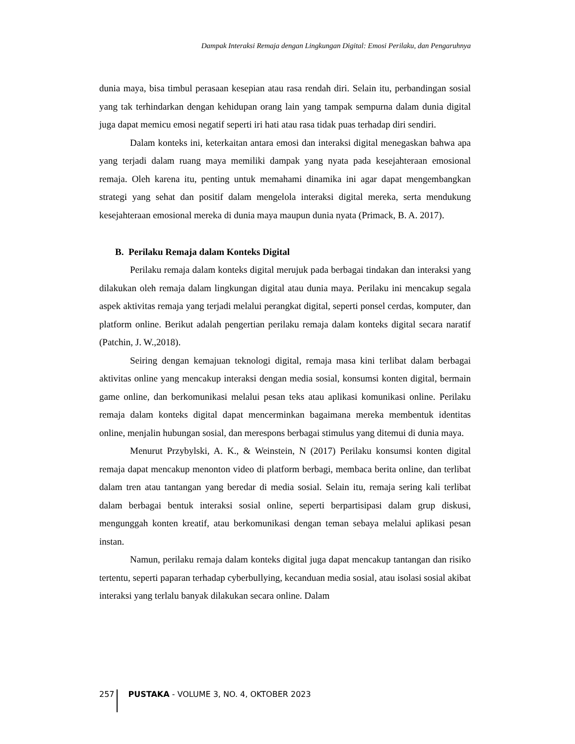Dampak Interaksi Remaja dengan Lingkungan Digital: Emosi Perilaku, dan Pengaruhnya
dunia maya, bisa timbul perasaan kesepian atau rasa rendah diri. Selain itu, perbandingan sosial yang tak terhindarkan dengan kehidupan orang lain yang tampak sempurna dalam dunia digital juga dapat memicu emosi negatif seperti iri hati atau rasa tidak puas terhadap diri sendiri.
Dalam konteks ini, keterkaitan antara emosi dan interaksi digital menegaskan bahwa apa yang terjadi dalam ruang maya memiliki dampak yang nyata pada kesejahteraan emosional remaja. Oleh karena itu, penting untuk memahami dinamika ini agar dapat mengembangkan strategi yang sehat dan positif dalam mengelola interaksi digital mereka, serta mendukung kesejahteraan emosional mereka di dunia maya maupun dunia nyata (Primack, B. A. 2017).
B. Perilaku Remaja dalam Konteks Digital
Perilaku remaja dalam konteks digital merujuk pada berbagai tindakan dan interaksi yang dilakukan oleh remaja dalam lingkungan digital atau dunia maya. Perilaku ini mencakup segala aspek aktivitas remaja yang terjadi melalui perangkat digital, seperti ponsel cerdas, komputer, dan platform online. Berikut adalah pengertian perilaku remaja dalam konteks digital secara naratif (Patchin, J. W.,2018).
Seiring dengan kemajuan teknologi digital, remaja masa kini terlibat dalam berbagai aktivitas online yang mencakup interaksi dengan media sosial, konsumsi konten digital, bermain game online, dan berkomunikasi melalui pesan teks atau aplikasi komunikasi online. Perilaku remaja dalam konteks digital dapat mencerminkan bagaimana mereka membentuk identitas online, menjalin hubungan sosial, dan merespons berbagai stimulus yang ditemui di dunia maya.
Menurut Przybylski, A. K., & Weinstein, N (2017) Perilaku konsumsi konten digital remaja dapat mencakup menonton video di platform berbagi, membaca berita online, dan terlibat dalam tren atau tantangan yang beredar di media sosial. Selain itu, remaja sering kali terlibat dalam berbagai bentuk interaksi sosial online, seperti berpartisipasi dalam grup diskusi, mengunggah konten kreatif, atau berkomunikasi dengan teman sebaya melalui aplikasi pesan instan.
Namun, perilaku remaja dalam konteks digital juga dapat mencakup tantangan dan risiko tertentu, seperti paparan terhadap cyberbullying, kecanduan media sosial, atau isolasi sosial akibat interaksi yang terlalu banyak dilakukan secara online. Dalam
257 PUSTAKA - VOLUME 3, NO. 4, OKTOBER 2023